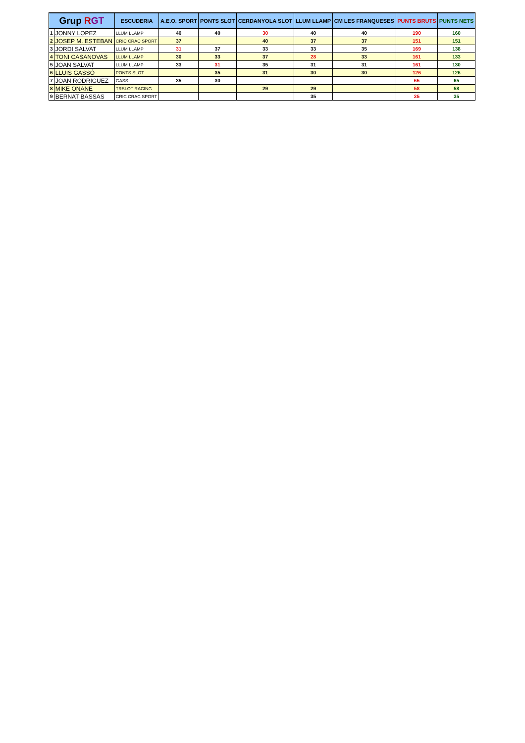| Grup R GT | | ESCUDERIA | A.E.O. SPORT | PONTS SLOT | CERDANYOLA SLOT | LLUM LLAMP | CM LES FRANQUESES | PUNTS BRUTS | PUNTS NETS |
| --- | --- | --- | --- | --- | --- | --- | --- | --- | --- |
| 1 | JONNY LOPEZ | LLUM LLAMP | 40 | 40 | 30 | 40 | 40 | 190 | 160 |
| 2 | JOSEP M. ESTEBAN | CRIC CRAC SPORT | 37 | | 40 | 37 | 37 | 151 | 151 |
| 3 | JORDI SALVAT | LLUM LLAMP | 31 | 37 | 33 | 33 | 35 | 169 | 138 |
| 4 | TONI CASANOVAS | LLUM LLAMP | 30 | 33 | 37 | 28 | 33 | 161 | 133 |
| 5 | JOAN SALVAT | LLUM LLAMP | 33 | 31 | 35 | 31 | 31 | 161 | 130 |
| 6 | LLUIS GASSÓ | PONTS SLOT | | 35 | 31 | 30 | 30 | 126 | 126 |
| 7 | JOAN RODRIGUEZ | GASS | 35 | 30 | | | | 65 | 65 |
| 8 | MIKE ONANE | TRSLOT RACING | | | 29 | 29 | | 58 | 58 |
| 9 | BERNAT BASSAS | CRIC CRAC SPORT | | | | 35 | | 35 | 35 |